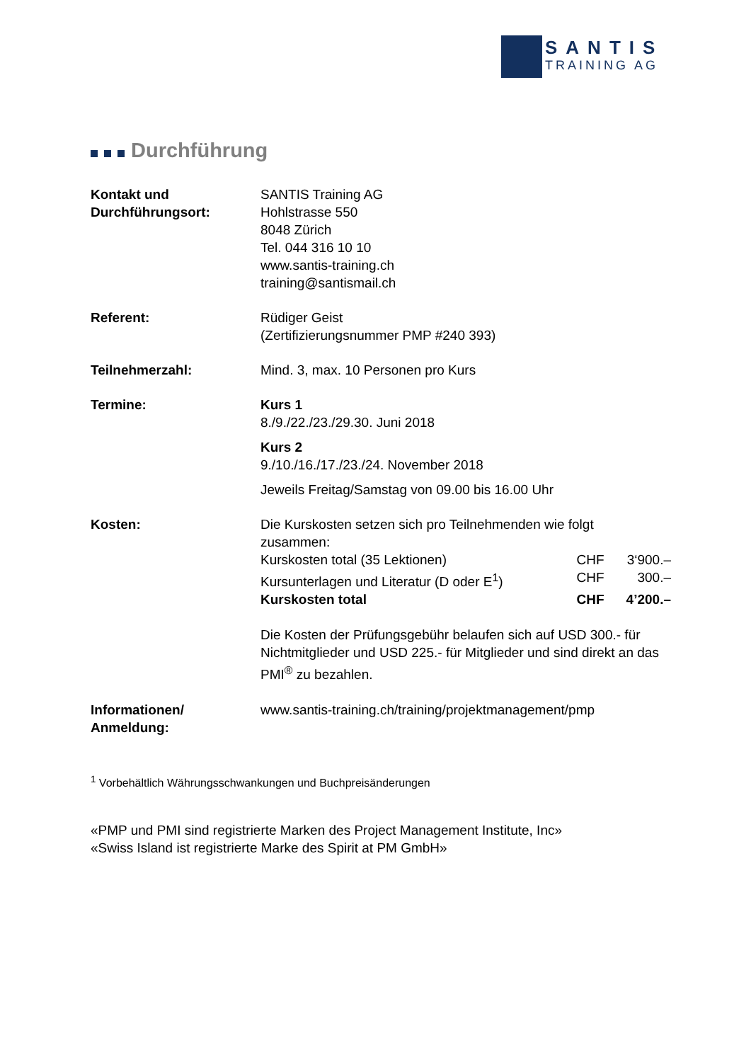SANTIS
TRAINING AG
Durchführung
| Kontakt und Durchführungsort: | SANTIS Training AG Hohlstrasse 550 8048 Zürich Tel. 044 316 10 10 www.santis-training.ch training@santismail.ch |
| Referent: | Rüdiger Geist (Zertifizierungsnummer PMP #240 393) |
| Teilnehmerzahl: | Mind. 3, max. 10 Personen pro Kurs |
| Termine: | Kurs 1 8./9./22./23./29.30. Juni 2018 Kurs 2 9./10./16./17./23./24. November 2018 Jeweils Freitag/Samstag von 09.00 bis 16.00 Uhr |
| Kosten: | Die Kurskosten setzen sich pro Teilnehmenden wie folgt zusammen: / Kurskosten total (35 Lektionen) / CHF / 3‘900.– / / Kursunterlagen und Literatur (D oder E<sup>1</sup>) / CHF / 300.– / / Kurskosten total / CHF / 4’200.– / Die Kosten der Prüfungsgebühr belaufen sich auf USD 300.- für Nichtmitglieder und USD 225.- für Mitglieder und sind direkt an das PMI<sup>®</sup> zu bezahlen. |
| Informationen/ Anmeldung: | www.santis-training.ch/training/projektmanagement/pmp |
<sup>1</sup> Vorbehältlich Währungsschwankungen und Buchpreisänderungen
«PMP und PMI sind registrierte Marken des Project Management Institute, Inc»
«Swiss Island ist registrierte Marke des Spirit at PM GmbH»